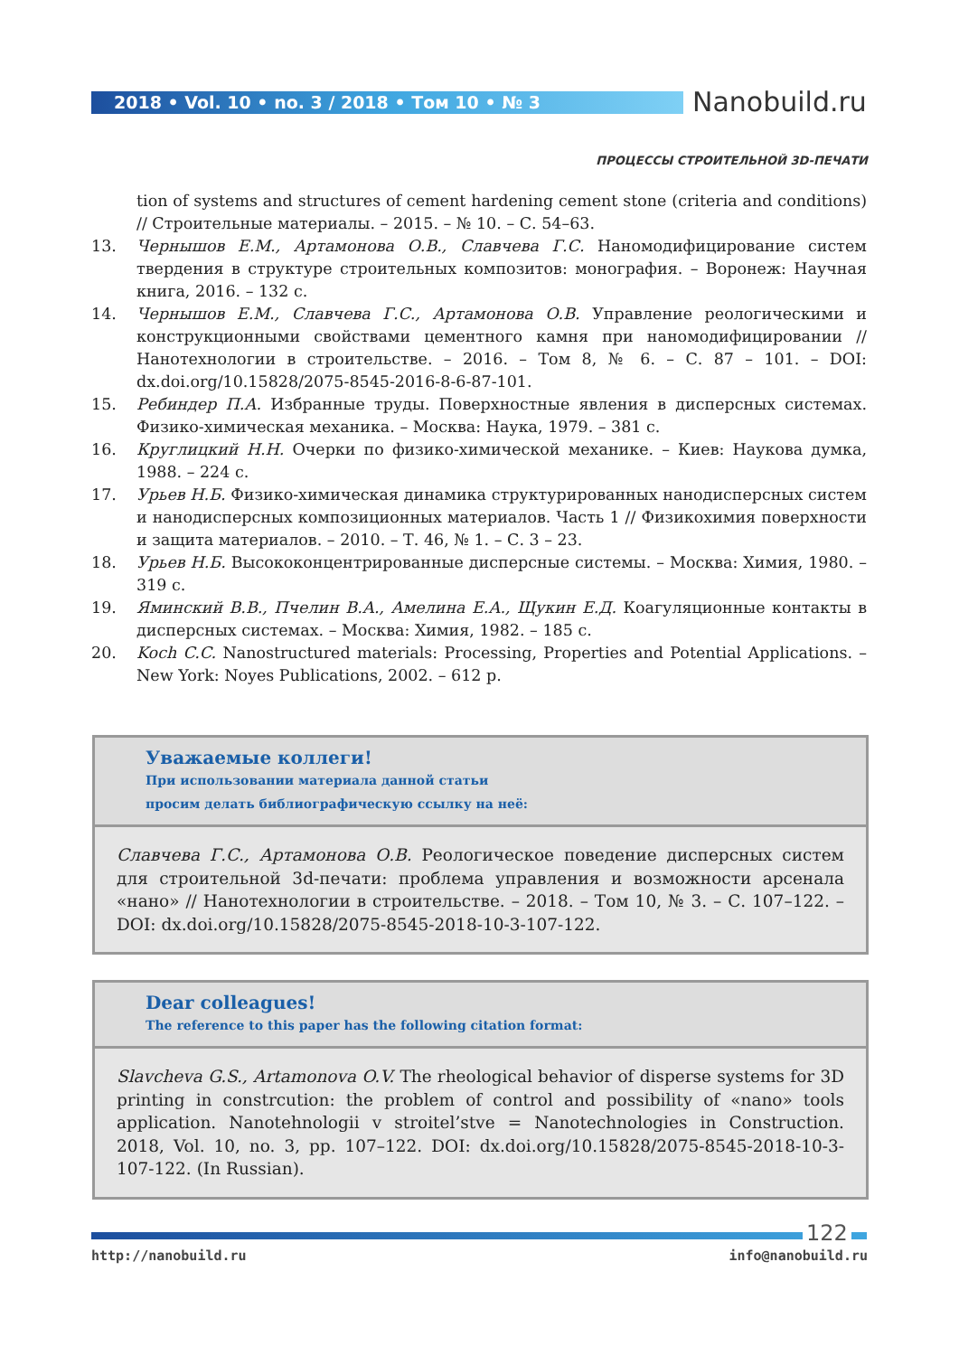2018 • Vol. 10 • no. 3 / 2018 • Том 10 • № 3 Nanobuild.ru
ПРОЦЕССЫ СТРОИТЕЛЬНОЙ 3D-ПЕЧАТИ
tion of systems and structures of cement hardening cement stone (criteria and conditions) // Строительные материалы. – 2015. – № 10. – С. 54–63.
13. Чернышов Е.М., Артамонова О.В., Славчева Г.С. Наномодифицирование систем твердения в структуре строительных композитов: монография. – Воронеж: Научная книга, 2016. – 132 с.
14. Чернышов Е.М., Славчева Г.С., Артамонова О.В. Управление реологическими и конструкционными свойствами цементного камня при наномодифицировании // Нанотехнологии в строительстве. – 2016. – Том 8, № 6. – С. 87 – 101. – DOI: dx.doi.org/10.15828/2075-8545-2016-8-6-87-101.
15. Ребиндер П.А. Избранные труды. Поверхностные явления в дисперсных системах. Физико-химическая механика. – Москва: Наука, 1979. – 381 с.
16. Круглицкий Н.Н. Очерки по физико-химической механике. – Киев: Наукова думка, 1988. – 224 с.
17. Урьев Н.Б. Физико-химическая динамика структурированных нанодисперсных систем и нанодисперсных композиционных материалов. Часть 1 // Физикохимия поверхности и защита материалов. – 2010. – Т. 46, № 1. – С. 3 – 23.
18. Урьев Н.Б. Высококонцентрированные дисперсные системы. – Москва: Химия, 1980. – 319 с.
19. Яминский В.В., Пчелин В.А., Амелина Е.А., Щукин Е.Д. Коагуляционные контакты в дисперсных системах. – Москва: Химия, 1982. – 185 с.
20. Koch C.C. Nanostructured materials: Processing, Properties and Potential Applications. – New York: Noyes Publications, 2002. – 612 p.
Уважаемые коллеги!
При использовании материала данной статьи
просим делать библиографическую ссылку на неё:
Славчева Г.С., Артамонова О.В. Реологическое поведение дисперсных систем для строительной 3d-печати: проблема управления и возможности арсенала «нано» // Нанотехнологии в строительстве. – 2018. – Том 10, № 3. – С. 107–122. – DOI: dx.doi.org/10.15828/2075-8545-2018-10-3-107-122.
Dear colleagues!
The reference to this paper has the following citation format:
Slavcheva G.S., Artamonova O.V. The rheological behavior of disperse systems for 3D printing in constrcution: the problem of control and possibility of «nano» tools application. Nanotehnologii v stroitel’stve = Nanotechnologies in Construction. 2018, Vol. 10, no. 3, pp. 107–122. DOI: dx.doi.org/10.15828/2075-8545-2018-10-3-107-122. (In Russian).
122
http://nanobuild.ru info@nanobuild.ru